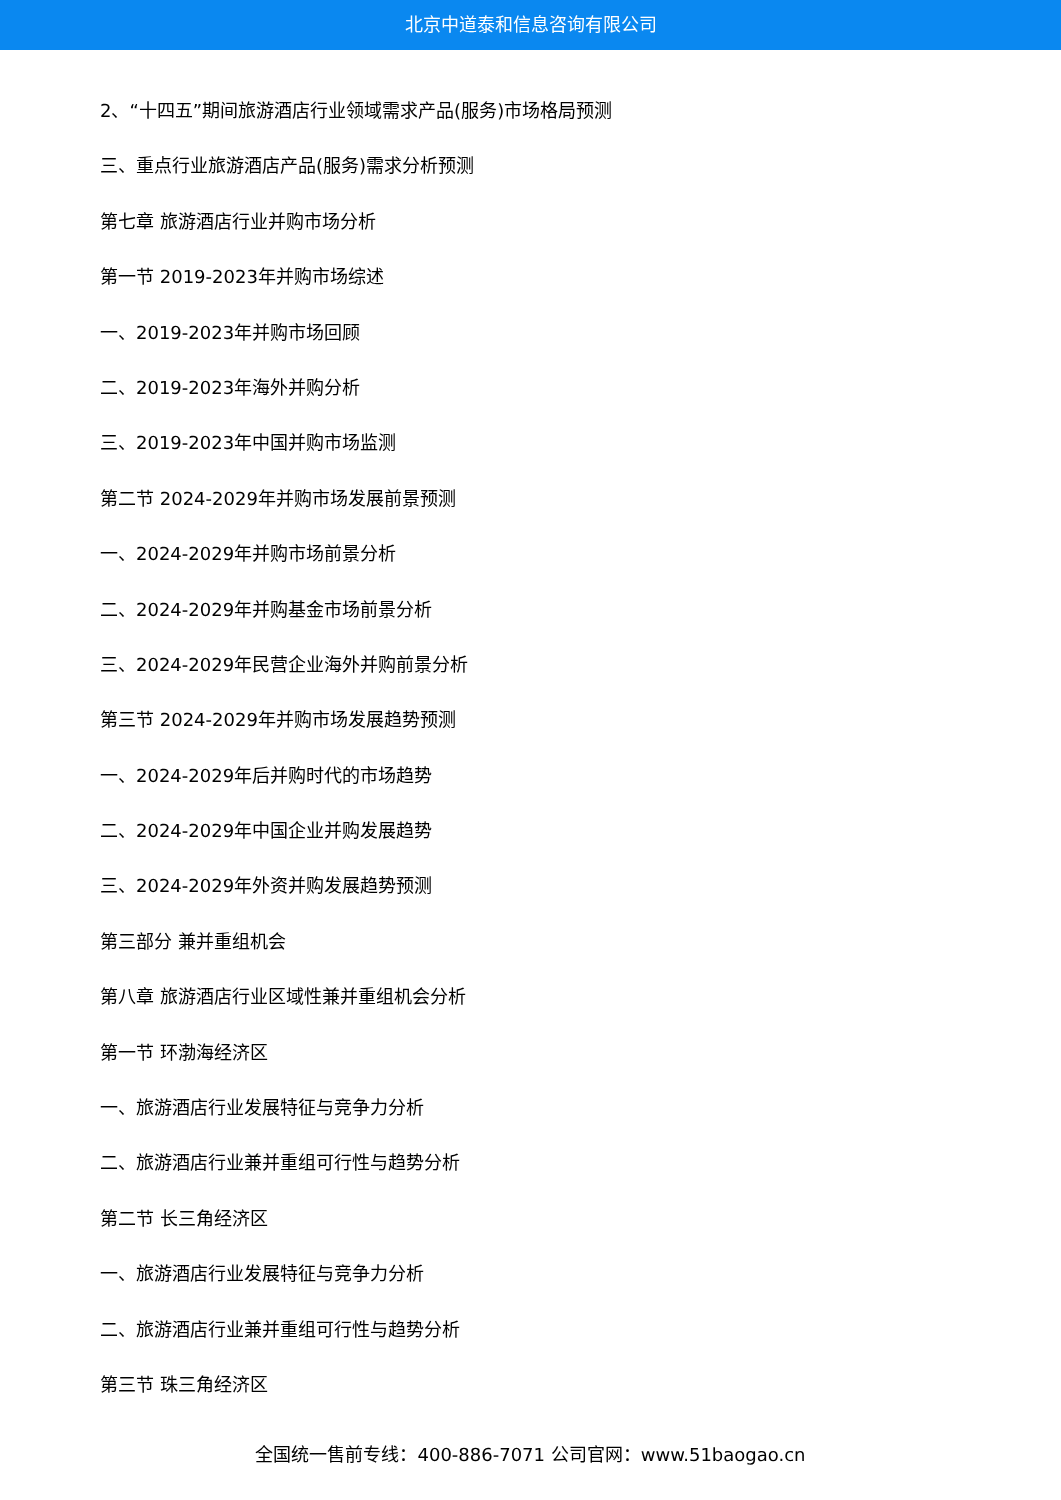北京中道泰和信息咨询有限公司
2、“十四五”期间旅游酒店行业领域需求产品(服务)市场格局预测
三、重点行业旅游酒店产品(服务)需求分析预测
第七章 旅游酒店行业并购市场分析
第一节 2019-2023年并购市场综述
一、2019-2023年并购市场回顾
二、2019-2023年海外并购分析
三、2019-2023年中国并购市场监测
第二节 2024-2029年并购市场发展前景预测
一、2024-2029年并购市场前景分析
二、2024-2029年并购基金市场前景分析
三、2024-2029年民营企业海外并购前景分析
第三节 2024-2029年并购市场发展趋势预测
一、2024-2029年后并购时代的市场趋势
二、2024-2029年中国企业并购发展趋势
三、2024-2029年外资并购发展趋势预测
第三部分 兼并重组机会
第八章 旅游酒店行业区域性兼并重组机会分析
第一节 环渤海经济区
一、旅游酒店行业发展特征与竞争力分析
二、旅游酒店行业兼并重组可行性与趋势分析
第二节 长三角经济区
一、旅游酒店行业发展特征与竞争力分析
二、旅游酒店行业兼并重组可行性与趋势分析
第三节 珠三角经济区
全国统一售前专线：400-886-7071 公司官网：www.51baogao.cn